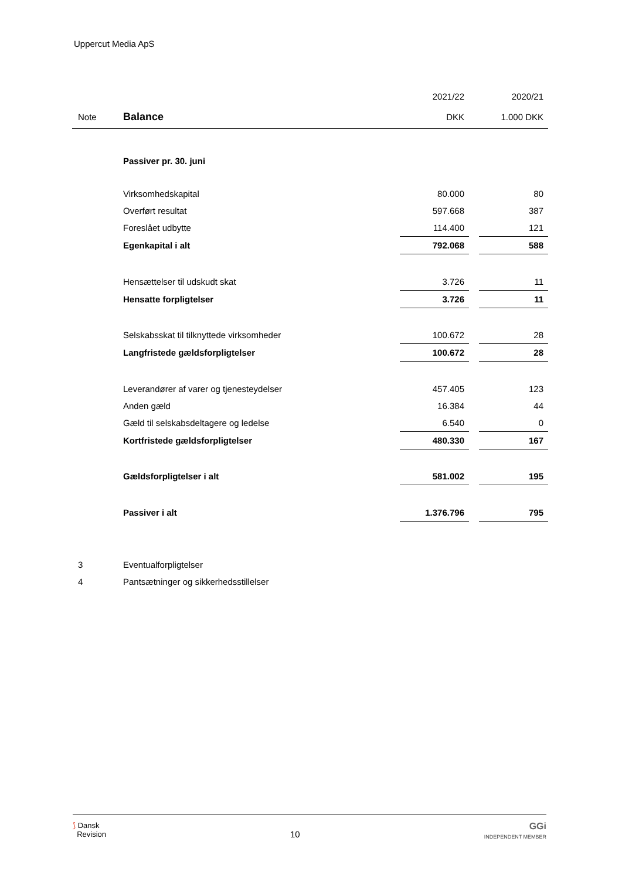Uppercut Media ApS
| | | 2021/22 | | 2020/21 |
| Note | Balance | DKK | | 1.000 DKK |
| | Passiver pr. 30. juni | | | |
| | Virksomhedskapital | 80.000 | | 80 |
| | Overført resultat | 597.668 | | 387 |
| | Foreslået udbytte | 114.400 | | 121 |
| | Egenkapital i alt | 792.068 | | 588 |
| | Hensættelser til udskudt skat | 3.726 | | 11 |
| | Hensatte forpligtelser | 3.726 | | 11 |
| | Selskabsskat til tilknyttede virksomheder | 100.672 | | 28 |
| | Langfristede gældsforpligtelser | 100.672 | | 28 |
| | Leverandører af varer og tjenesteydelser | 457.405 | | 123 |
| | Anden gæld | 16.384 | | 44 |
| | Gæld til selskabsdeltagere og ledelse | 6.540 | | 0 |
| | Kortfristede gældsforpligtelser | 480.330 | | 167 |
| | Gældsforpligtelser i alt | 581.002 | | 195 |
| | Passiver i alt | 1.376.796 | | 795 |
| 3 | Eventualforpligtelser | | | |
| 4 | Pantsætninger og sikkerhedsstillelser | | | |
⟆ Dansk
Revision
10
GGi
INDEPENDENT MEMBER